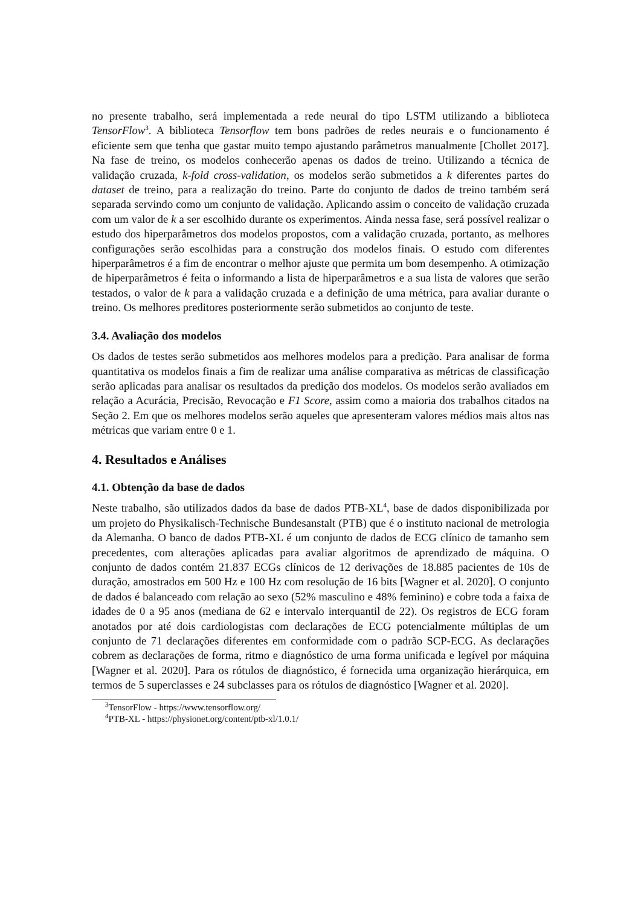no presente trabalho, será implementada a rede neural do tipo LSTM utilizando a biblioteca TensorFlow<sup>3</sup>. A biblioteca Tensorflow tem bons padrões de redes neurais e o funcionamento é eficiente sem que tenha que gastar muito tempo ajustando parâmetros manualmente [Chollet 2017]. Na fase de treino, os modelos conhecerão apenas os dados de treino. Utilizando a técnica de validação cruzada, k-fold cross-validation, os modelos serão submetidos a k diferentes partes do dataset de treino, para a realização do treino. Parte do conjunto de dados de treino também será separada servindo como um conjunto de validação. Aplicando assim o conceito de validação cruzada com um valor de k a ser escolhido durante os experimentos. Ainda nessa fase, será possível realizar o estudo dos hiperparâmetros dos modelos propostos, com a validação cruzada, portanto, as melhores configurações serão escolhidas para a construção dos modelos finais. O estudo com diferentes hiperparâmetros é a fim de encontrar o melhor ajuste que permita um bom desempenho. A otimização de hiperparâmetros é feita o informando a lista de hiperparâmetros e a sua lista de valores que serão testados, o valor de k para a validação cruzada e a definição de uma métrica, para avaliar durante o treino. Os melhores preditores posteriormente serão submetidos ao conjunto de teste.
3.4. Avaliação dos modelos
Os dados de testes serão submetidos aos melhores modelos para a predição. Para analisar de forma quantitativa os modelos finais a fim de realizar uma análise comparativa as métricas de classificação serão aplicadas para analisar os resultados da predição dos modelos. Os modelos serão avaliados em relação a Acurácia, Precisão, Revocação e F1 Score, assim como a maioria dos trabalhos citados na Seção 2. Em que os melhores modelos serão aqueles que apresenteram valores médios mais altos nas métricas que variam entre 0 e 1.
4. Resultados e Análises
4.1. Obtenção da base de dados
Neste trabalho, são utilizados dados da base de dados PTB-XL<sup>4</sup>, base de dados disponibilizada por um projeto do Physikalisch-Technische Bundesanstalt (PTB) que é o instituto nacional de metrologia da Alemanha. O banco de dados PTB-XL é um conjunto de dados de ECG clínico de tamanho sem precedentes, com alterações aplicadas para avaliar algoritmos de aprendizado de máquina. O conjunto de dados contém 21.837 ECGs clínicos de 12 derivações de 18.885 pacientes de 10s de duração, amostrados em 500 Hz e 100 Hz com resolução de 16 bits [Wagner et al. 2020]. O conjunto de dados é balanceado com relação ao sexo (52% masculino e 48% feminino) e cobre toda a faixa de idades de 0 a 95 anos (mediana de 62 e intervalo interquantil de 22). Os registros de ECG foram anotados por até dois cardiologistas com declarações de ECG potencialmente múltiplas de um conjunto de 71 declarações diferentes em conformidade com o padrão SCP-ECG. As declarações cobrem as declarações de forma, ritmo e diagnóstico de uma forma unificada e legível por máquina [Wagner et al. 2020]. Para os rótulos de diagnóstico, é fornecida uma organização hierárquica, em termos de 5 superclasses e 24 subclasses para os rótulos de diagnóstico [Wagner et al. 2020].
<sup>3</sup> TensorFlow - https://www.tensorflow.org/
<sup>4</sup> PTB-XL - https://physionet.org/content/ptb-xl/1.0.1/